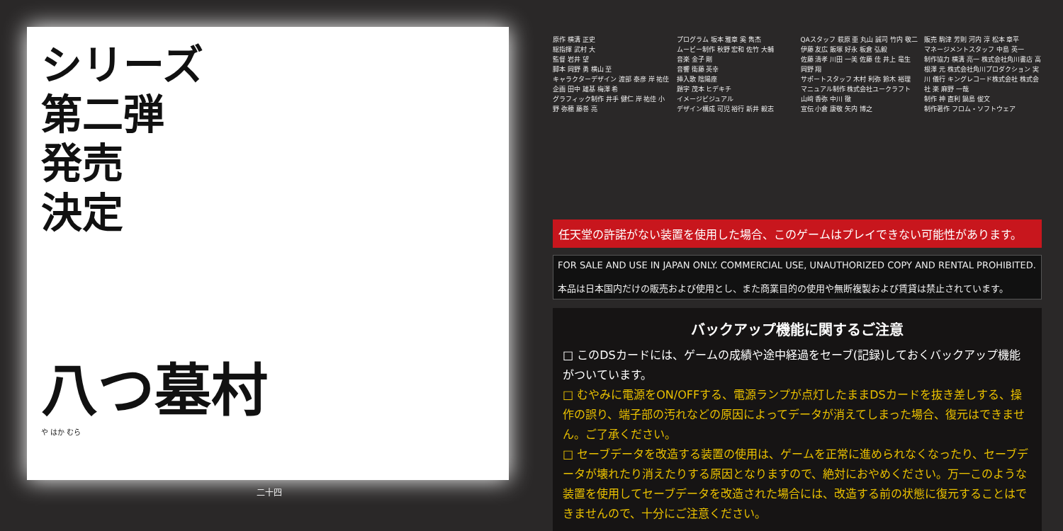シリーズ
第二弾
発売
決定
八つ墓村
や はか むら
二十四
原作 横溝 正史
総指揮 武村 大
監督 岩井 望
脚本 岡野 勇 横山 至
キャラクターデザイン 渡部 泰彦 岸 祐佳
企画 田中 雄基 梅澤 希
グラフィック制作 井手 健仁 岸 祐佳 小野 弥穂 藤巻 亮
プログラム 坂本 雅章 奚 雋杰
ムービー制作 秋野 宏和 佐竹 大輔
音楽 金子 剛
音響 衛藤 英幸
挿入歌 陰陽座
題字 茂本 ヒデキチ
イメージビジュアル
デザイン構成 可児 裕行 新井 毅志
QAスタッフ 萩原 亜 丸山 誠司 竹内 敬二 伊藤 友広 飯塚 好永 板倉 弘毅
佐藤 清孝 川田 一美 佐藤 佳 井上 竜生 岡野 翔
サポートスタッフ 木村 利弥 鈴木 裕理
マニュアル制作 株式会社ユークラフト 山﨑 香弥 中川 徹
宣伝 小倉 康敬 矢内 博之
販売 駒津 芳則 河内 淳 松本 章平
マネージメントスタッフ 中島 英一
制作協力 横溝 亮一 株式会社角川書店 高根澤 元 株式会社角川プロダクション 実川 儀行 キングレコード株式会社 株式会社 楽 麻野 一哉
制作 神 直利 鍋島 俊文
制作著作 フロム・ソフトウェア
任天堂の許諾がない装置を使用した場合、このゲームはプレイできない可能性があります。
FOR SALE AND USE IN JAPAN ONLY. COMMERCIAL USE, UNAUTHORIZED COPY AND RENTAL PROHIBITED.
本品は日本国内だけの販売および使用とし、また商業目的の使用や無断複製および賃貸は禁止されています。
バックアップ機能に関するご注意
□ このDSカードには、ゲームの成績や途中経過をセーブ(記録)しておくバックアップ機能がついています。
□ むやみに電源をON/OFFする、電源ランプが点灯したままDSカードを抜き差しする、操作の誤り、端子部の汚れなどの原因によってデータが消えてしまった場合、復元はできません。ご了承ください。
□ セーブデータを改造する装置の使用は、ゲームを正常に進められなくなったり、セーブデータが壊れたり消えたりする原因となりますので、絶対におやめください。万一このような装置を使用してセーブデータを改造された場合には、改造する前の状態に復元することはできませんので、十分にご注意ください。